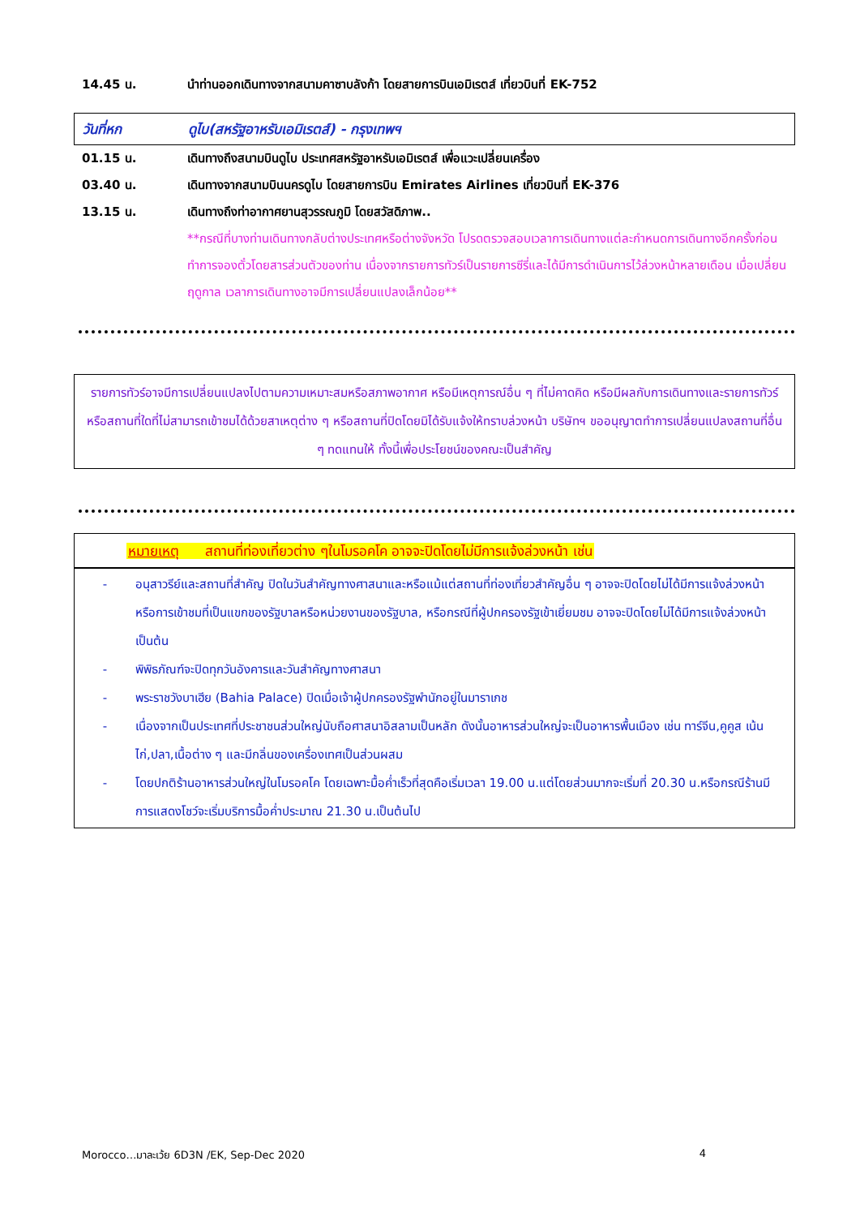14.45 น. นำท่านออกเดินทางจากสนามคาซาบลังก้า โดยสายการบินเอมิเรตส์ เที่ยวบินที่ EK-752
วันที่หก ดูไบ(สหรัฐอาหรับเอมิเรตส์) - กรุงเทพฯ
01.15 น. เดินทางถึงสนามบินดูไบ ประเทศสหรัฐอาหรับเอมิเรตส์ เพื่อแวะเปลี่ยนเครื่อง
03.40 น. เดินทางจากสนามบินนครดูไบ โดยสายการบิน Emirates Airlines เที่ยวบินที่ EK-376
13.15 น. เดินทางถึงท่าอากาศยานสุวรรณภูมิ โดยสวัสดิภาพ..
**กรณีที่บางท่านเดินทางกลับต่างประเทศหรือต่างจังหวัด โปรดตรวจสอบเวลาการเดินทางแต่ละกำหนดการเดินทางอีกครั้งก่อนทำการจองตั๋วโดยสารส่วนตัวของท่าน เนื่องจากรายการทัวร์เป็นรายการซีรี่และได้มีการดำเนินการไว้ล่วงหน้าหลายเดือน เมื่อเปลี่ยนฤดูกาล เวลาการเดินทางอาจมีการเปลี่ยนแปลงเล็กน้อย**
รายการทัวร์อาจมีการเปลี่ยนแปลงไปตามความเหมาะสมหรือสภาพอากาศ หรือมีเหตุการณ์อื่น ๆ ที่ไม่คาดคิด หรือมีผลกับการเดินทางและรายการทัวร์ หรือสถานที่ใดที่ไม่สามารถเข้าชมได้ด้วยสาเหตุต่าง ๆ หรือสถานที่ปิดโดยมิได้รับแจ้งให้ทราบล่วงหน้า บริษัทฯ ขออนุญาตทำการเปลี่ยนแปลงสถานที่อื่น ๆ ทดแทนให้ ทั้งนี้เพื่อประโยชน์ของคณะเป็นสำคัญ
หมายเหตุ สถานที่ท่องเที่ยวต่าง ๆในโมรอคโค อาจจะปิดโดยไม่มีการแจ้งล่วงหน้า เช่น
- อนุสาวรีย์และสถานที่สำคัญ ปิดในวันสำคัญทางศาสนาและหรือแม้แต่สถานที่ท่องเที่ยวสำคัญอื่น ๆ อาจจะปิดโดยไม่ได้มีการแจ้งล่วงหน้า หรือการเข้าชมที่เป็นแขกของรัฐบาลหรือหน่วยงานของรัฐบาล, หรือกรณีที่ผู้ปกครองรัฐเข้าเยี่ยมชม อาจจะปิดโดยไม่ได้มีการแจ้งล่วงหน้า เป็นต้น
- พิพิธภัณฑ์จะปิดทุกวันอังคารและวันสำคัญทางศาสนา
- พระราชวังบาเฮีย (Bahia Palace) ปิดเมื่อเจ้าผู้ปกครองรัฐพำนักอยู่ในมาราเกช
- เนื่องจากเป็นประเทศที่ประชาชนส่วนใหญ่นับถือศาสนาอิสลามเป็นหลัก ดังนั้นอาหารส่วนใหญ่จะเป็นอาหารพื้นเมือง เช่น ทาร์จีน,คูคูส เน้นไก่,ปลา,เนื้อต่าง ๆ และมีกลิ่นของเครื่องเทศเป็นส่วนผสม
- โดยปกติร้านอาหารส่วนใหญ่ในโมรอคโค โดยเฉพาะมื้อค่ำเร็วที่สุดคือเริ่มเวลา 19.00 น.แต่โดยส่วนมากจะเริ่มที่ 20.30 น.หรือกรณีร้านมีการแสดงโชว์จะเริ่มบริการมื้อค่ำประมาณ 21.30 น.เป็นต้นไป
Morocco…มาละเว้ย 6D3N /EK, Sep-Dec 2020 4